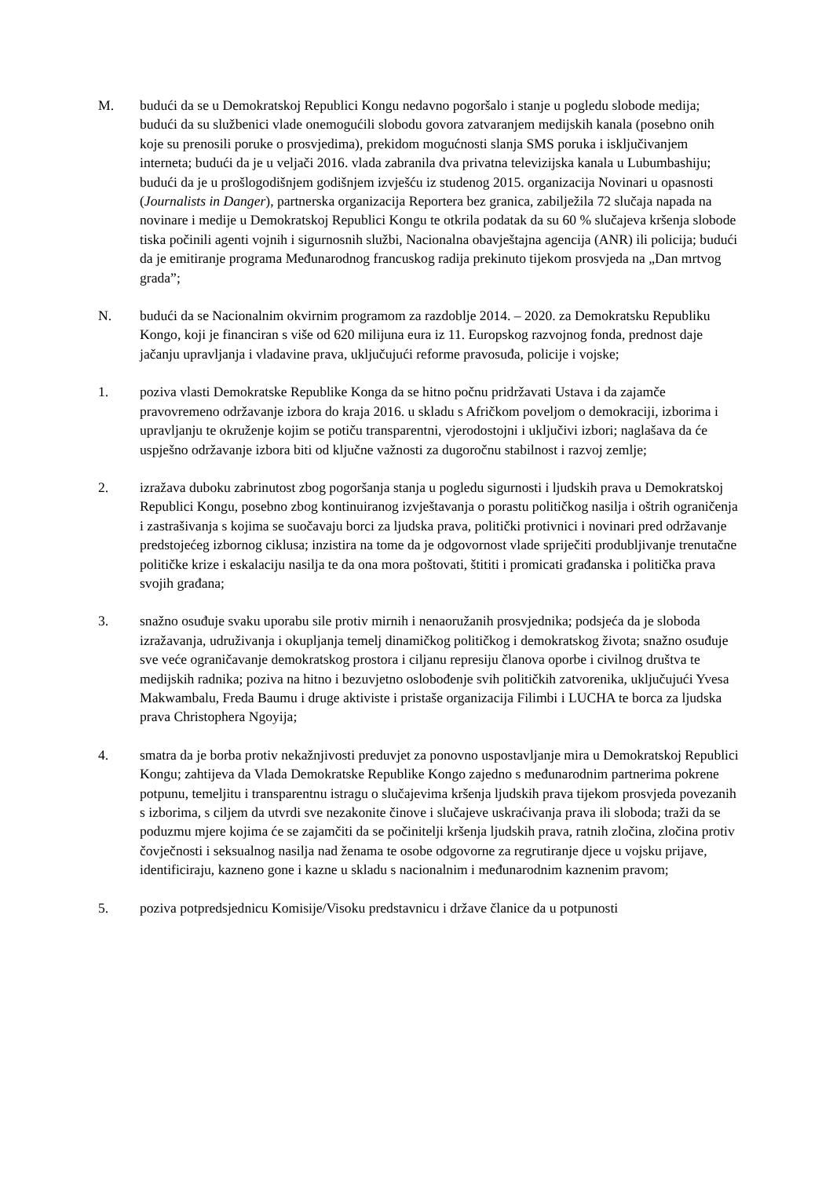M. budući da se u Demokratskoj Republici Kongu nedavno pogoršalo i stanje u pogledu slobode medija; budući da su službenici vlade onemogućili slobodu govora zatvaranjem medijskih kanala (posebno onih koje su prenosili poruke o prosvjedima), prekidom mogućnosti slanja SMS poruka i isključivanjem interneta; budući da je u veljači 2016. vlada zabranila dva privatna televizijska kanala u Lubumbashiju; budući da je u prošlogodišnjem godišnjem izvješću iz studenog 2015. organizacija Novinari u opasnosti (Journalists in Danger), partnerska organizacija Reportera bez granica, zabilježila 72 slučaja napada na novinare i medije u Demokratskoj Republici Kongu te otkrila podatak da su 60 % slučajeva kršenja slobode tiska počinili agenti vojnih i sigurnosnih službi, Nacionalna obavještajna agencija (ANR) ili policija; budući da je emitiranje programa Međunarodnog francuskog radija prekinuto tijekom prosvjeda na „Dan mrtvog grada”;
N. budući da se Nacionalnim okvirnim programom za razdoblje 2014. – 2020. za Demokratsku Republiku Kongo, koji je financiran s više od 620 milijuna eura iz 11. Europskog razvojnog fonda, prednost daje jačanju upravljanja i vladavine prava, uključujući reforme pravosuđa, policije i vojske;
1. poziva vlasti Demokratske Republike Konga da se hitno počnu pridržavati Ustava i da zajamče pravovremeno održavanje izbora do kraja 2016. u skladu s Afričkom poveljom o demokraciji, izborima i upravljanju te okruženje kojim se potiču transparentni, vjerodostojni i uključivi izbori; naglašava da će uspješno održavanje izbora biti od ključne važnosti za dugoročnu stabilnost i razvoj zemlje;
2. izražava duboku zabrinutost zbog pogoršanja stanja u pogledu sigurnosti i ljudskih prava u Demokratskoj Republici Kongu, posebno zbog kontinuiranog izvještavanja o porastu političkog nasilja i oštrih ograničenja i zastrašivanja s kojima se suočavaju borci za ljudska prava, politički protivnici i novinari pred održavanje predstojećeg izbornog ciklusa; inzistira na tome da je odgovornost vlade spriječiti produbljivanje trenutačne političke krize i eskalaciju nasilja te da ona mora poštovati, štititi i promicati građanska i politička prava svojih građana;
3. snažno osuđuje svaku uporabu sile protiv mirnih i nenaoružanih prosvjednika; podsjeća da je sloboda izražavanja, udruživanja i okupljanja temelj dinamičkog političkog i demokratskog života; snažno osuđuje sve veće ograničavanje demokratskog prostora i ciljanu represiju članova oporbe i civilnog društva te medijskih radnika; poziva na hitno i bezuvjetno oslobođenje svih političkih zatvorenika, uključujući Yvesa Makwambalu, Freda Baumu i druge aktiviste i pristaše organizacija Filimbi i LUCHA te borca za ljudska prava Christophera Ngoyija;
4. smatra da je borba protiv nekažnjivosti preduvjet za ponovno uspostavljanje mira u Demokratskoj Republici Kongu; zahtijeva da Vlada Demokratske Republike Kongo zajedno s međunarodnim partnerima pokrene potpunu, temeljitu i transparentnu istragu o slučajevima kršenja ljudskih prava tijekom prosvjeda povezanih s izborima, s ciljem da utvrdi sve nezakonite činove i slučajeve uskraćivanja prava ili sloboda; traži da se poduzmu mjere kojima će se zajamčiti da se počinitelji kršenja ljudskih prava, ratnih zločina, zločina protiv čovječnosti i seksualnog nasilja nad ženama te osobe odgovorne za regrutiranje djece u vojsku prijave, identificiraju, kazneno gone i kazne u skladu s nacionalnim i međunarodnim kaznenim pravom;
5. poziva potpredsjednicu Komisije/Visoku predstavnicu i države članice da u potpunosti